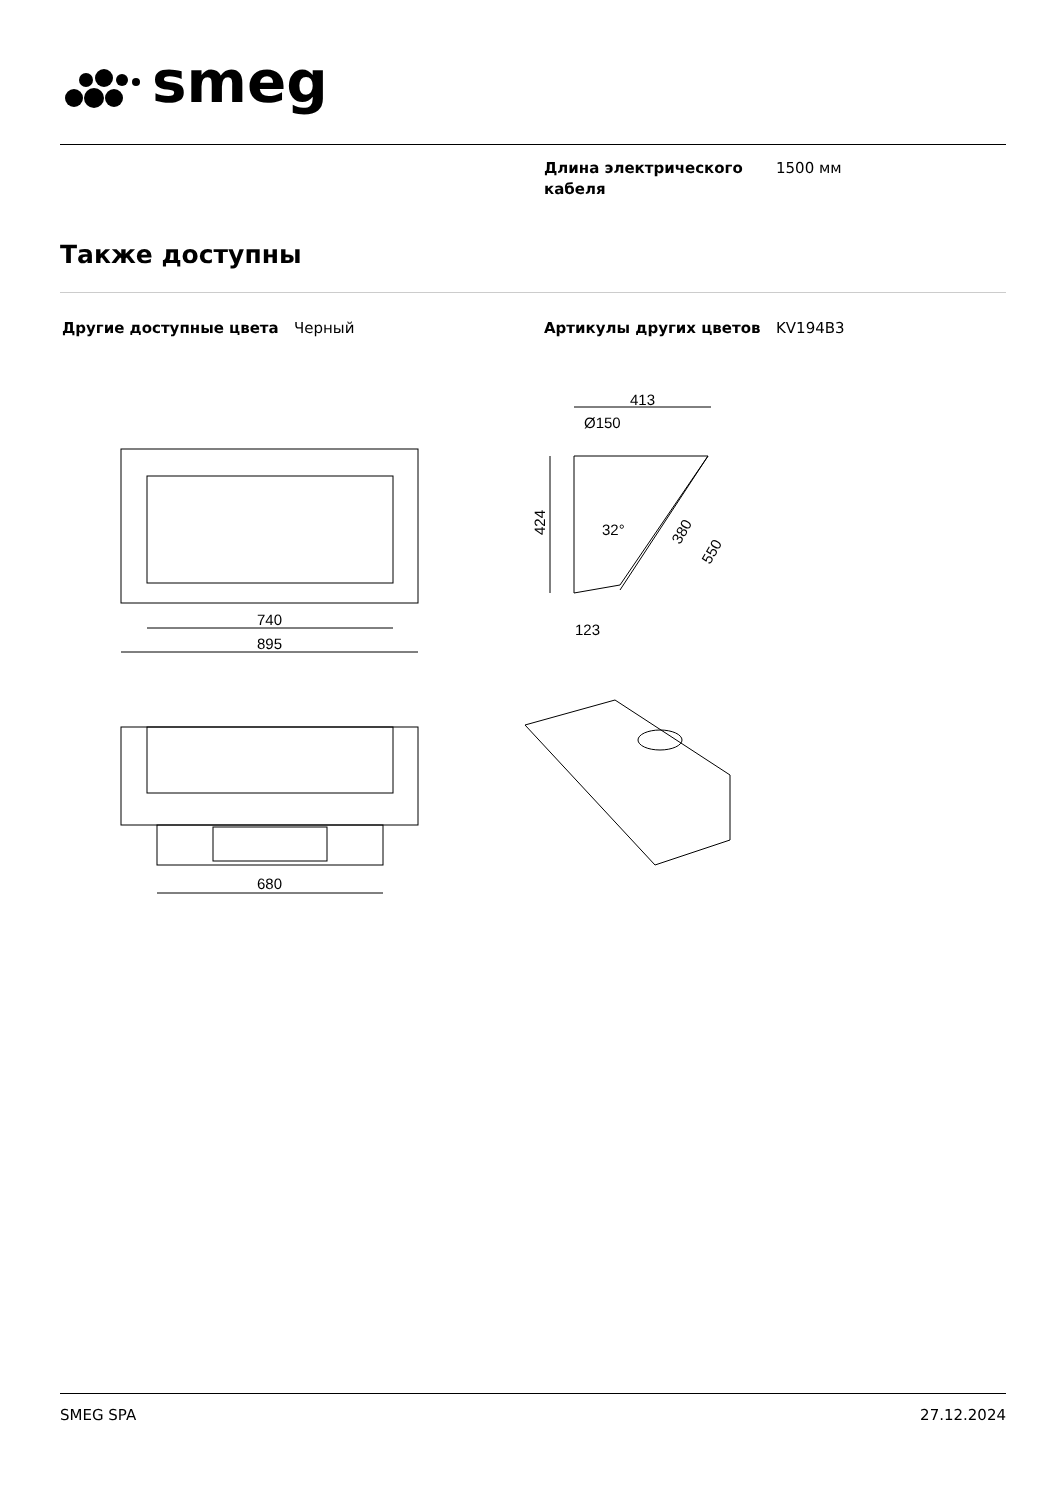smeg
Длина электрического кабеля
1500 мм
Также доступны
Другие доступные цвета Черный Артикулы других цветов KV194B3
740
895
680
413
Ø150
424
32°
123
380
550
SMEG SPA 27.12.2024